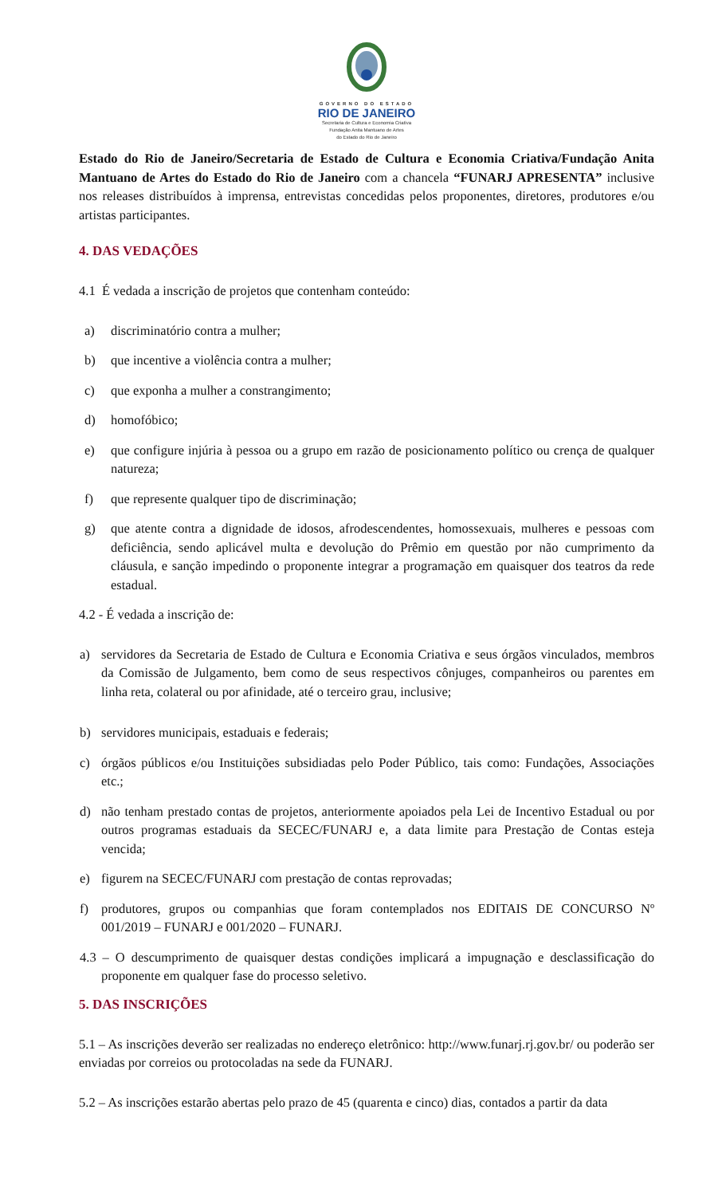GOVERNO DO ESTADO
RIO DE JANEIRO
Secretaria de Cultura e Economia Criativa
Fundação Anita Mantuano de Artes
do Estado do Rio de Janeiro
Estado do Rio de Janeiro/Secretaria de Estado de Cultura e Economia Criativa/Fundação Anita Mantuano de Artes do Estado do Rio de Janeiro com a chancela “FUNARJ APRESENTA” inclusive nos releases distribuídos à imprensa, entrevistas concedidas pelos proponentes, diretores, produtores e/ou artistas participantes.
4. DAS VEDAÇÕES
4.1 É vedada a inscrição de projetos que contenham conteúdo:
a) discriminatório contra a mulher;
b) que incentive a violência contra a mulher;
c) que exponha a mulher a constrangimento;
d) homofóbico;
e) que configure injúria à pessoa ou a grupo em razão de posicionamento político ou crença de qualquer natureza;
f) que represente qualquer tipo de discriminação;
g) que atente contra a dignidade de idosos, afrodescendentes, homossexuais, mulheres e pessoas com deficiência, sendo aplicável multa e devolução do Prêmio em questão por não cumprimento da cláusula, e sanção impedindo o proponente integrar a programação em quaisquer dos teatros da rede estadual.
4.2 - É vedada a inscrição de:
a) servidores da Secretaria de Estado de Cultura e Economia Criativa e seus órgãos vinculados, membros da Comissão de Julgamento, bem como de seus respectivos cônjuges, companheiros ou parentes em linha reta, colateral ou por afinidade, até o terceiro grau, inclusive;
b) servidores municipais, estaduais e federais;
c) órgãos públicos e/ou Instituições subsidiadas pelo Poder Público, tais como: Fundações, Associações etc.;
d) não tenham prestado contas de projetos, anteriormente apoiados pela Lei de Incentivo Estadual ou por outros programas estaduais da SECEC/FUNARJ e, a data limite para Prestação de Contas esteja vencida;
e) figurem na SECEC/FUNARJ com prestação de contas reprovadas;
f) produtores, grupos ou companhias que foram contemplados nos EDITAIS DE CONCURSO Nº 001/2019 – FUNARJ e 001/2020 – FUNARJ.
4.3 – O descumprimento de quaisquer destas condições implicará a impugnação e desclassificação do proponente em qualquer fase do processo seletivo.
5. DAS INSCRIÇÕES
5.1 – As inscrições deverão ser realizadas no endereço eletrônico: http://www.funarj.rj.gov.br/ ou poderão ser enviadas por correios ou protocoladas na sede da FUNARJ.
5.2 – As inscrições estarão abertas pelo prazo de 45 (quarenta e cinco) dias, contados a partir da data